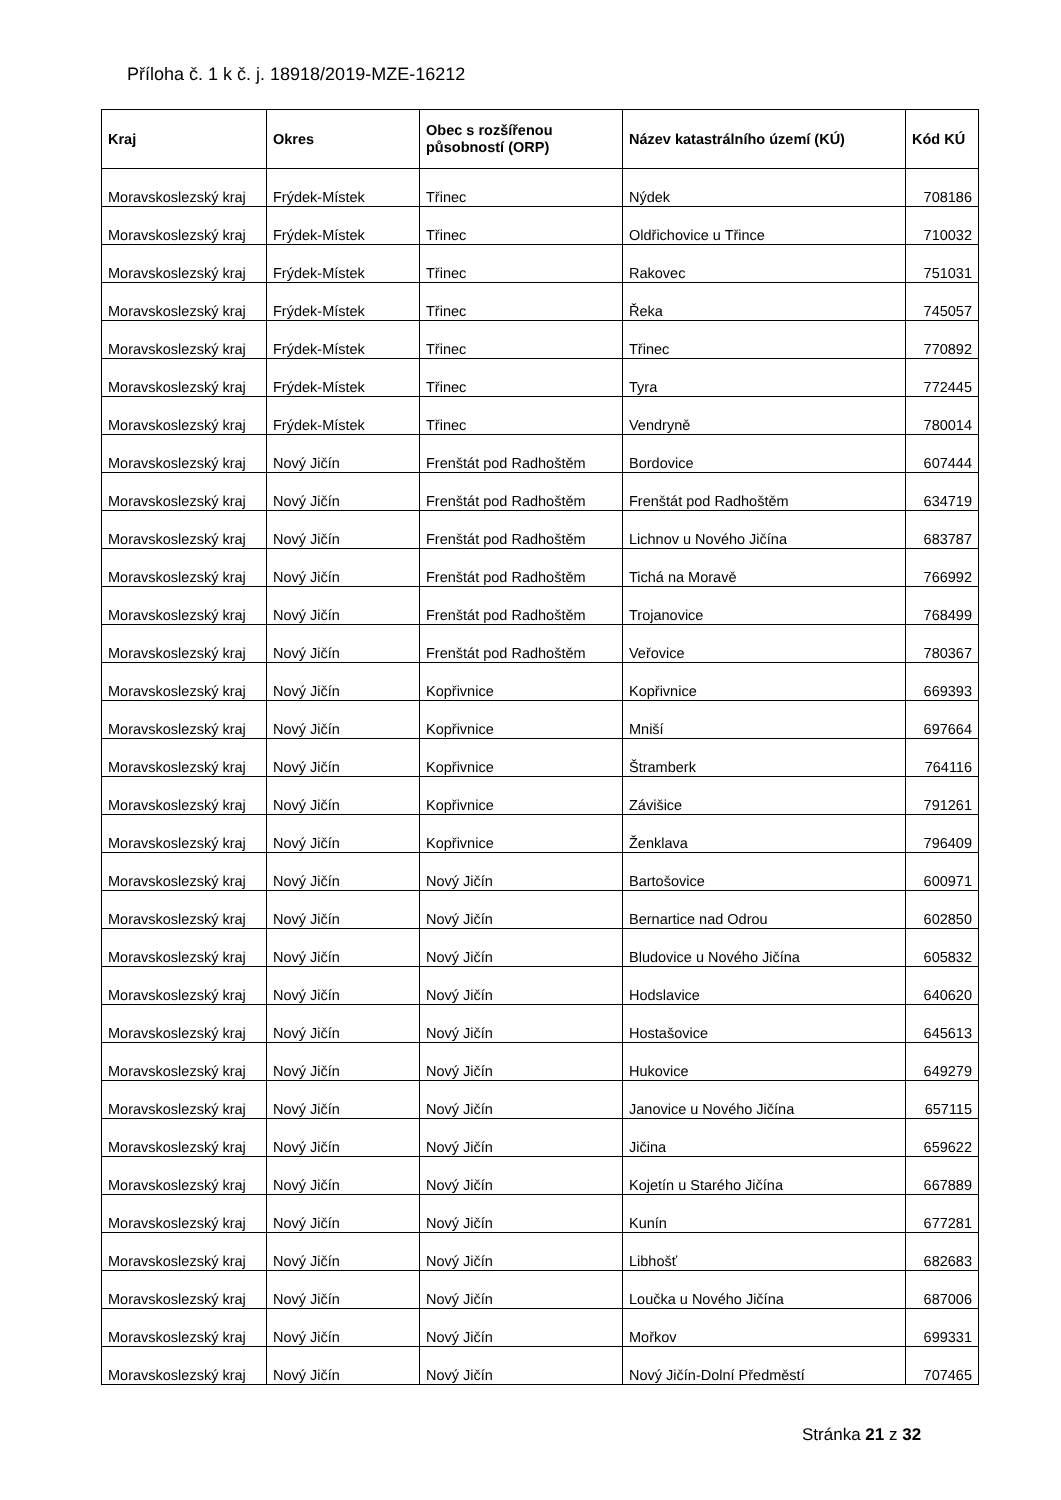Příloha č. 1 k č. j. 18918/2019-MZE-16212
| Kraj | Okres | Obec s rozšířenou působností (ORP) | Název katastrálního území (KÚ) | Kód KÚ |
| --- | --- | --- | --- | --- |
| Moravskoslezský kraj | Frýdek-Místek | Třinec | Nýdek | 708186 |
| Moravskoslezský kraj | Frýdek-Místek | Třinec | Oldřichovice u Třince | 710032 |
| Moravskoslezský kraj | Frýdek-Místek | Třinec | Rakovec | 751031 |
| Moravskoslezský kraj | Frýdek-Místek | Třinec | Řeka | 745057 |
| Moravskoslezský kraj | Frýdek-Místek | Třinec | Třinec | 770892 |
| Moravskoslezský kraj | Frýdek-Místek | Třinec | Tyra | 772445 |
| Moravskoslezský kraj | Frýdek-Místek | Třinec | Vendryně | 780014 |
| Moravskoslezský kraj | Nový Jičín | Frenštát pod Radhoštěm | Bordovice | 607444 |
| Moravskoslezský kraj | Nový Jičín | Frenštát pod Radhoštěm | Frenštát pod Radhoštěm | 634719 |
| Moravskoslezský kraj | Nový Jičín | Frenštát pod Radhoštěm | Lichnov u Nového Jičína | 683787 |
| Moravskoslezský kraj | Nový Jičín | Frenštát pod Radhoštěm | Tichá na Moravě | 766992 |
| Moravskoslezský kraj | Nový Jičín | Frenštát pod Radhoštěm | Trojanovice | 768499 |
| Moravskoslezský kraj | Nový Jičín | Frenštát pod Radhoštěm | Veřovice | 780367 |
| Moravskoslezský kraj | Nový Jičín | Kopřivnice | Kopřivnice | 669393 |
| Moravskoslezský kraj | Nový Jičín | Kopřivnice | Mniší | 697664 |
| Moravskoslezský kraj | Nový Jičín | Kopřivnice | Štramberk | 764116 |
| Moravskoslezský kraj | Nový Jičín | Kopřivnice | Závišice | 791261 |
| Moravskoslezský kraj | Nový Jičín | Kopřivnice | Ženklava | 796409 |
| Moravskoslezský kraj | Nový Jičín | Nový Jičín | Bartošovice | 600971 |
| Moravskoslezský kraj | Nový Jičín | Nový Jičín | Bernartice nad Odrou | 602850 |
| Moravskoslezský kraj | Nový Jičín | Nový Jičín | Bludovice u Nového Jičína | 605832 |
| Moravskoslezský kraj | Nový Jičín | Nový Jičín | Hodslavice | 640620 |
| Moravskoslezský kraj | Nový Jičín | Nový Jičín | Hostašovice | 645613 |
| Moravskoslezský kraj | Nový Jičín | Nový Jičín | Hukovice | 649279 |
| Moravskoslezský kraj | Nový Jičín | Nový Jičín | Janovice u Nového Jičína | 657115 |
| Moravskoslezský kraj | Nový Jičín | Nový Jičín | Jičina | 659622 |
| Moravskoslezský kraj | Nový Jičín | Nový Jičín | Kojetín u Starého Jičína | 667889 |
| Moravskoslezský kraj | Nový Jičín | Nový Jičín | Kunín | 677281 |
| Moravskoslezský kraj | Nový Jičín | Nový Jičín | Libhošť | 682683 |
| Moravskoslezský kraj | Nový Jičín | Nový Jičín | Loučka u Nového Jičína | 687006 |
| Moravskoslezský kraj | Nový Jičín | Nový Jičín | Mořkov | 699331 |
| Moravskoslezský kraj | Nový Jičín | Nový Jičín | Nový Jičín-Dolní Předměstí | 707465 |
Stránka 21 z 32